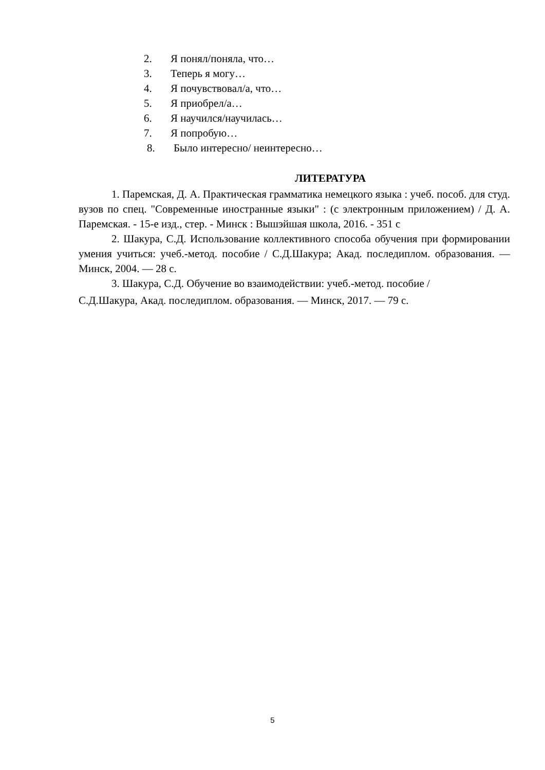2. Я понял/поняла, что…
3. Теперь я могу…
4. Я почувствовал/а, что…
5. Я приобрел/а…
6. Я научился/научилась…
7. Я попробую…
8. Было интересно/ неинтересно…
ЛИТЕРАТУРА
1. Паремская, Д. А. Практическая грамматика немецкого языка : учеб. пособ. для студ. вузов по спец. "Современные иностранные языки" : (с электронным приложением) / Д. А. Паремская. - 15-е изд., стер. - Минск : Вышэйшая школа, 2016. - 351 с
2. Шакура, С.Д. Использование коллективного способа обучения при формировании умения учиться: учеб.-метод. пособие / С.Д.Шакура; Акад. последиплом. образования. — Минск, 2004. — 28 с.
3. Шакура, С.Д. Обучение во взаимодействии: учеб.-метод. пособие /
С.Д.Шакура, Акад. последиплом. образования. — Минск, 2017. — 79 с.
5